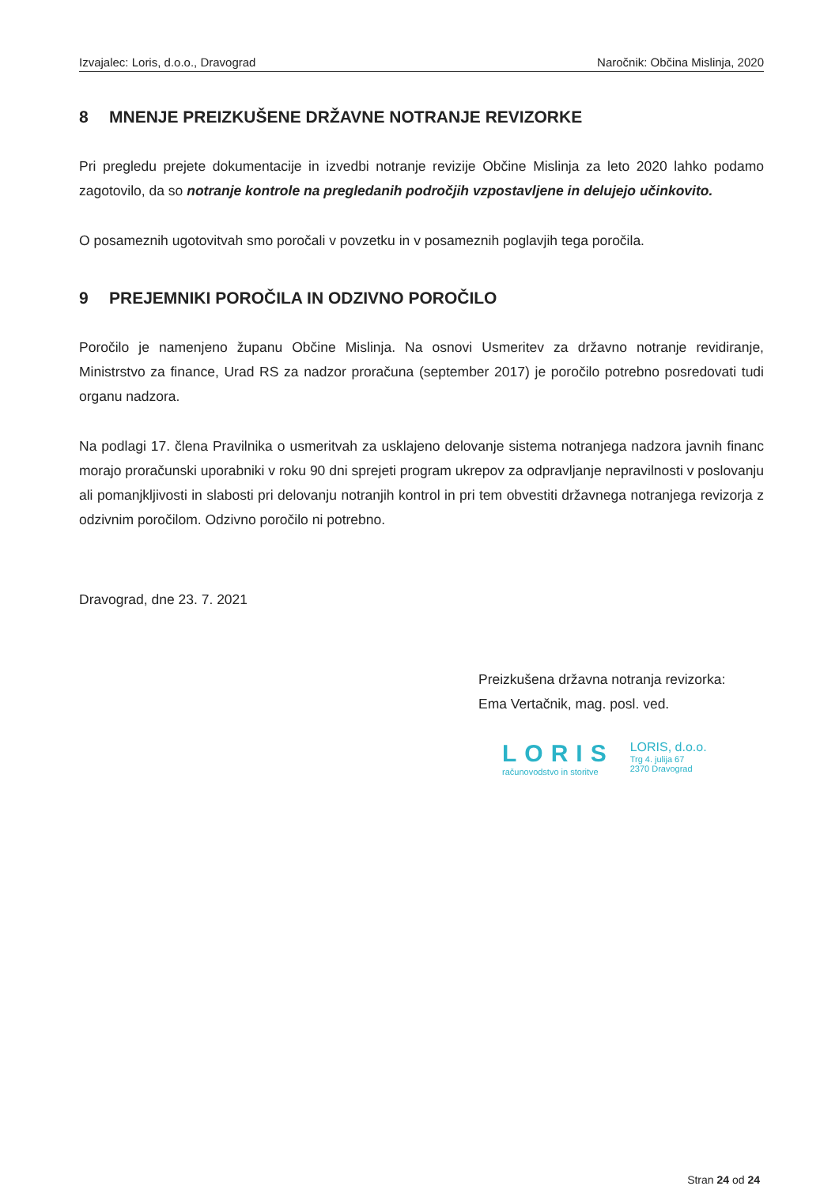Izvajalec: Loris, d.o.o., Dravograd Naročnik: Občina Mislinja, 2020
8 MNENJE PREIZKUŠENE DRŽAVNE NOTRANJE REVIZORKE
Pri pregledu prejete dokumentacije in izvedbi notranje revizije Občine Mislinja za leto 2020 lahko podamo zagotovilo, da so notranje kontrole na pregledanih področjih vzpostavljene in delujejo učinkovito.
O posameznih ugotovitvah smo poročali v povzetku in v posameznih poglavjih tega poročila.
9 PREJEMNIKI POROČILA IN ODZIVNO POROČILO
Poročilo je namenjeno županu Občine Mislinja. Na osnovi Usmeritev za državno notranje revidiranje, Ministrstvo za finance, Urad RS za nadzor proračuna (september 2017) je poročilo potrebno posredovati tudi organu nadzora.
Na podlagi 17. člena Pravilnika o usmeritvah za usklajeno delovanje sistema notranjega nadzora javnih financ morajo proračunski uporabniki v roku 90 dni sprejeti program ukrepov za odpravljanje nepravilnosti v poslovanju ali pomanjkljivosti in slabosti pri delovanju notranjih kontrol in pri tem obvestiti državnega notranjega revizorja z odzivnim poročilom. Odzivno poročilo ni potrebno.
Dravograd, dne 23. 7. 2021
Preizkušena državna notranja revizorka:
Ema Vertačnik, mag. posl. ved.
LORIS
računovodstvo in storitve
LORIS, d.o.o.
Trg 4. julija 67
2370 Dravograd
Stran 24 od 24